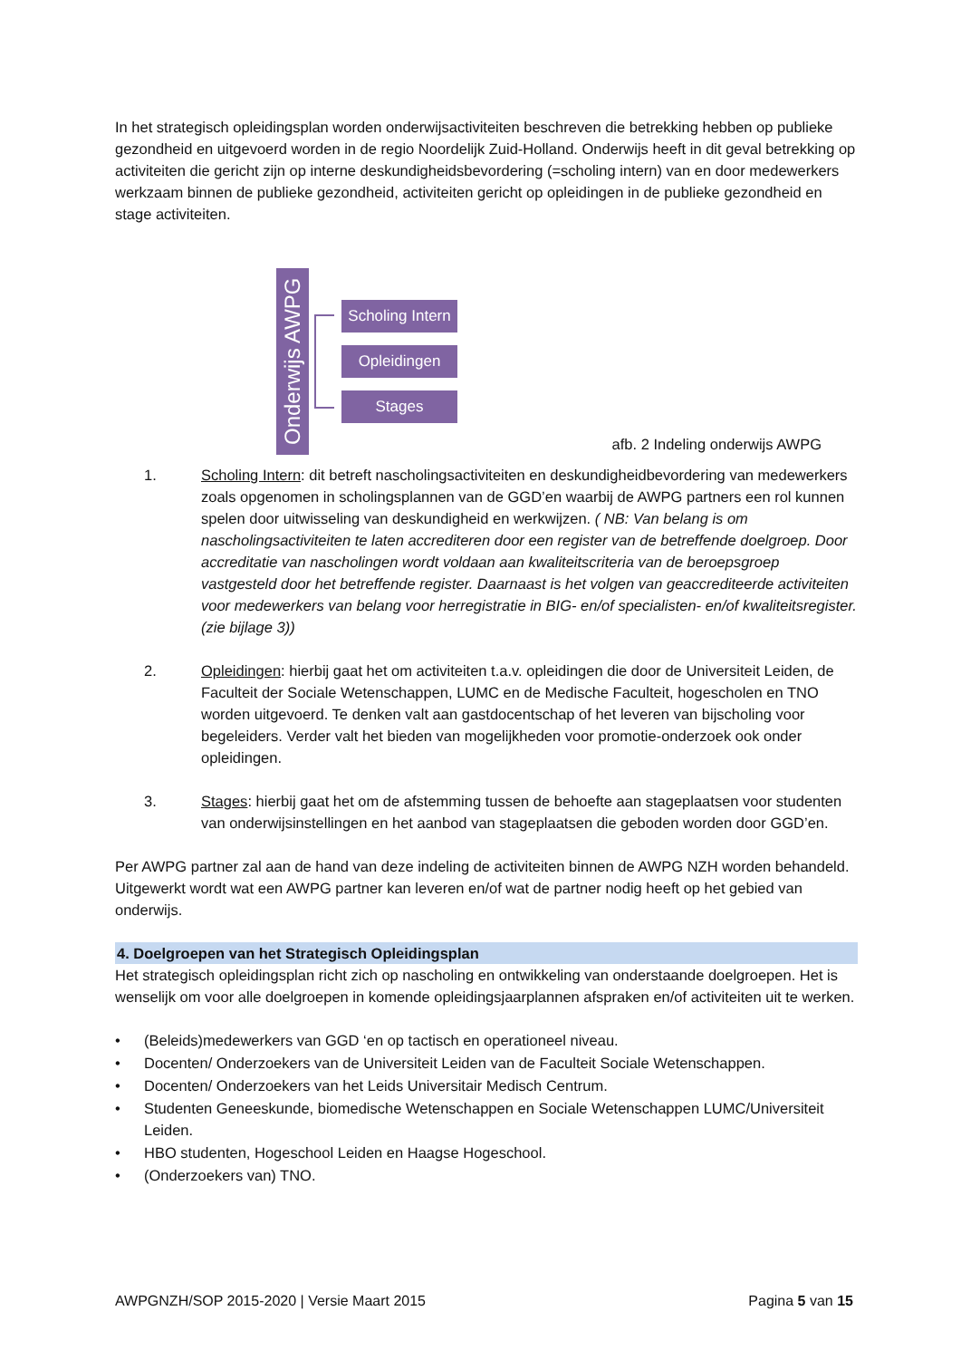In het strategisch opleidingsplan worden onderwijsactiviteiten beschreven die betrekking hebben op publieke gezondheid en uitgevoerd worden in de regio Noordelijk Zuid-Holland. Onderwijs heeft in dit geval betrekking op activiteiten die gericht zijn op interne deskundigheidsbevordering (=scholing intern) van en door medewerkers werkzaam binnen de publieke gezondheid, activiteiten gericht op opleidingen in de publieke gezondheid en stage activiteiten.
Onderwijs AWPG
Scholing Intern
Opleidingen
Stages
afb. 2 Indeling onderwijs AWPG
1. Scholing Intern: dit betreft nascholingsactiviteiten en deskundigheidbevordering van medewerkers zoals opgenomen in scholingsplannen van de GGD’en waarbij de AWPG partners een rol kunnen spelen door uitwisseling van deskundigheid en werkwijzen. ( NB: Van belang is om nascholingsactiviteiten te laten accrediteren door een register van de betreffende doelgroep. Door accreditatie van nascholingen wordt voldaan aan kwaliteitscriteria van de beroepsgroep vastgesteld door het betreffende register. Daarnaast is het volgen van geaccrediteerde activiteiten voor medewerkers van belang voor herregistratie in BIG- en/of specialisten- en/of kwaliteitsregister. (zie bijlage 3))
2. Opleidingen: hierbij gaat het om activiteiten t.a.v. opleidingen die door de Universiteit Leiden, de Faculteit der Sociale Wetenschappen, LUMC en de Medische Faculteit, hogescholen en TNO worden uitgevoerd. Te denken valt aan gastdocentschap of het leveren van bijscholing voor begeleiders. Verder valt het bieden van mogelijkheden voor promotie-onderzoek ook onder opleidingen.
3. Stages: hierbij gaat het om de afstemming tussen de behoefte aan stageplaatsen voor studenten van onderwijsinstellingen en het aanbod van stageplaatsen die geboden worden door GGD’en.
Per AWPG partner zal aan de hand van deze indeling de activiteiten binnen de AWPG NZH worden behandeld. Uitgewerkt wordt wat een AWPG partner kan leveren en/of wat de partner nodig heeft op het gebied van onderwijs.
4. Doelgroepen van het Strategisch Opleidingsplan
Het strategisch opleidingsplan richt zich op nascholing en ontwikkeling van onderstaande doelgroepen. Het is wenselijk om voor alle doelgroepen in komende opleidingsjaarplannen afspraken en/of activiteiten uit te werken.
• (Beleids)medewerkers van GGD ‘en op tactisch en operationeel niveau.
• Docenten/ Onderzoekers van de Universiteit Leiden van de Faculteit Sociale Wetenschappen.
• Docenten/ Onderzoekers van het Leids Universitair Medisch Centrum.
• Studenten Geneeskunde, biomedische Wetenschappen en Sociale Wetenschappen LUMC/Universiteit Leiden.
• HBO studenten, Hogeschool Leiden en Haagse Hogeschool.
• (Onderzoekers van) TNO.
AWPGNZH/SOP 2015-2020 | Versie Maart 2015 Pagina 5 van 15